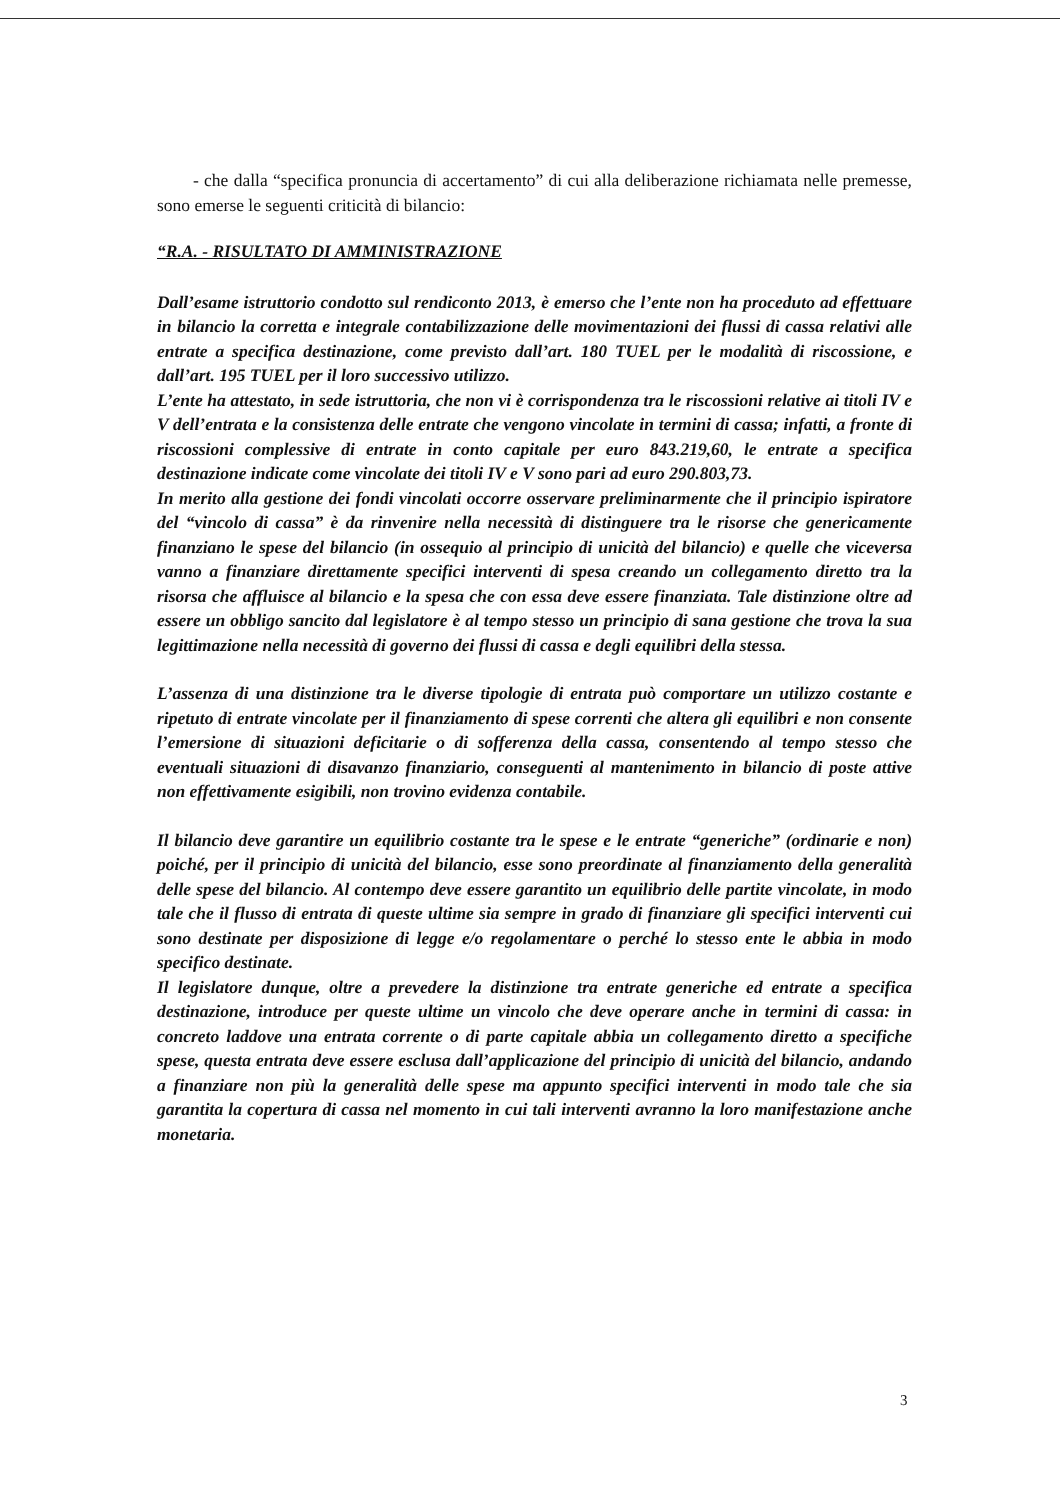- che dalla “specifica pronuncia di accertamento” di cui alla deliberazione richiamata nelle premesse, sono emerse le seguenti criticità di bilancio:
“R.A. - RISULTATO DI AMMINISTRAZIONE
Dall’esame istruttorio condotto sul rendiconto 2013, è emerso che l’ente non ha proceduto ad effettuare in bilancio la corretta e integrale contabilizzazione delle movimentazioni dei flussi di cassa relativi alle entrate a specifica destinazione, come previsto dall’art. 180 TUEL per le modalità di riscossione, e dall’art. 195 TUEL per il loro successivo utilizzo.
L’ente ha attestato, in sede istruttoria, che non vi è corrispondenza tra le riscossioni relative ai titoli IV e V dell’entrata e la consistenza delle entrate che vengono vincolate in termini di cassa; infatti, a fronte di riscossioni complessive di entrate in conto capitale per euro 843.219,60, le entrate a specifica destinazione indicate come vincolate dei titoli IV e V sono pari ad euro 290.803,73.
In merito alla gestione dei fondi vincolati occorre osservare preliminarmente che il principio ispiratore del “vincolo di cassa” è da rinvenire nella necessità di distinguere tra le risorse che genericamente finanziano le spese del bilancio (in ossequio al principio di unicità del bilancio) e quelle che viceversa vanno a finanziare direttamente specifici interventi di spesa creando un collegamento diretto tra la risorsa che affluisce al bilancio e la spesa che con essa deve essere finanziata. Tale distinzione oltre ad essere un obbligo sancito dal legislatore è al tempo stesso un principio di sana gestione che trova la sua legittimazione nella necessità di governo dei flussi di cassa e degli equilibri della stessa.
L’assenza di una distinzione tra le diverse tipologie di entrata può comportare un utilizzo costante e ripetuto di entrate vincolate per il finanziamento di spese correnti che altera gli equilibri e non consente l’emersione di situazioni deficitarie o di sofferenza della cassa, consentendo al tempo stesso che eventuali situazioni di disavanzo finanziario, conseguenti al mantenimento in bilancio di poste attive non effettivamente esigibili, non trovino evidenza contabile.
Il bilancio deve garantire un equilibrio costante tra le spese e le entrate “generiche” (ordinarie e non) poiché, per il principio di unicità del bilancio, esse sono preordinate al finanziamento della generalità delle spese del bilancio. Al contempo deve essere garantito un equilibrio delle partite vincolate, in modo tale che il flusso di entrata di queste ultime sia sempre in grado di finanziare gli specifici interventi cui sono destinate per disposizione di legge e/o regolamentare o perché lo stesso ente le abbia in modo specifico destinate.
Il legislatore dunque, oltre a prevedere la distinzione tra entrate generiche ed entrate a specifica destinazione, introduce per queste ultime un vincolo che deve operare anche in termini di cassa: in concreto laddove una entrata corrente o di parte capitale abbia un collegamento diretto a specifiche spese, questa entrata deve essere esclusa dall’applicazione del principio di unicità del bilancio, andando a finanziare non più la generalità delle spese ma appunto specifici interventi in modo tale che sia garantita la copertura di cassa nel momento in cui tali interventi avranno la loro manifestazione anche monetaria.
3